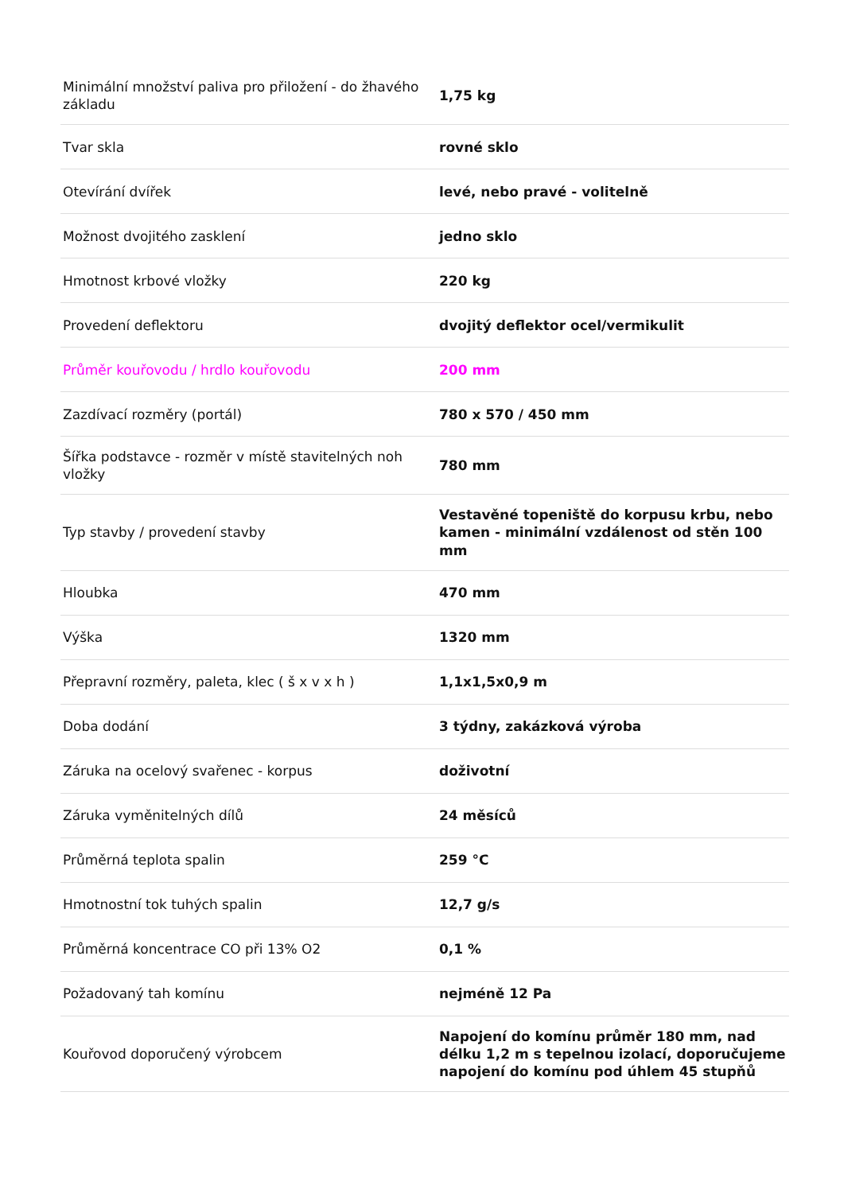| Minimální množství paliva pro přiložení - do žhavého základu | 1,75 kg |
| Tvar skla | rovné sklo |
| Otevírání dvířek | levé, nebo pravé - volitelně |
| Možnost dvojitého zasklení | jedno sklo |
| Hmotnost krbové vložky | 220 kg |
| Provedení deflektoru | dvojitý deflektor ocel/vermikulit |
| Průměr kouřovodu / hrdlo kouřovodu | 200 mm |
| Zazdívací rozměry (portál) | 780 x 570 / 450 mm |
| Šířka podstavce - rozměr v místě stavitelných noh vložky | 780 mm |
| Typ stavby / provedení stavby | Vestavěné topeniště do korpusu krbu, nebo kamen - minimální vzdálenost od stěn 100 mm |
| Hloubka | 470 mm |
| Výška | 1320 mm |
| Přepravní rozměry, paleta, klec ( š x v x h ) | 1,1x1,5x0,9 m |
| Doba dodání | 3 týdny, zakázková výroba |
| Záruka na ocelový svařenec - korpus | doživotní |
| Záruka vyměnitelných dílů | 24 měsíců |
| Průměrná teplota spalin | 259 °C |
| Hmotnostní tok tuhých spalin | 12,7 g/s |
| Průměrná koncentrace CO při 13% O2 | 0,1 % |
| Požadovaný tah komínu | nejméně 12 Pa |
| Kouřovod doporučený výrobcem | Napojení do komínu průměr 180 mm, nad délku 1,2 m s tepelnou izolací, doporučujeme napojení do komínu pod úhlem 45 stupňů |